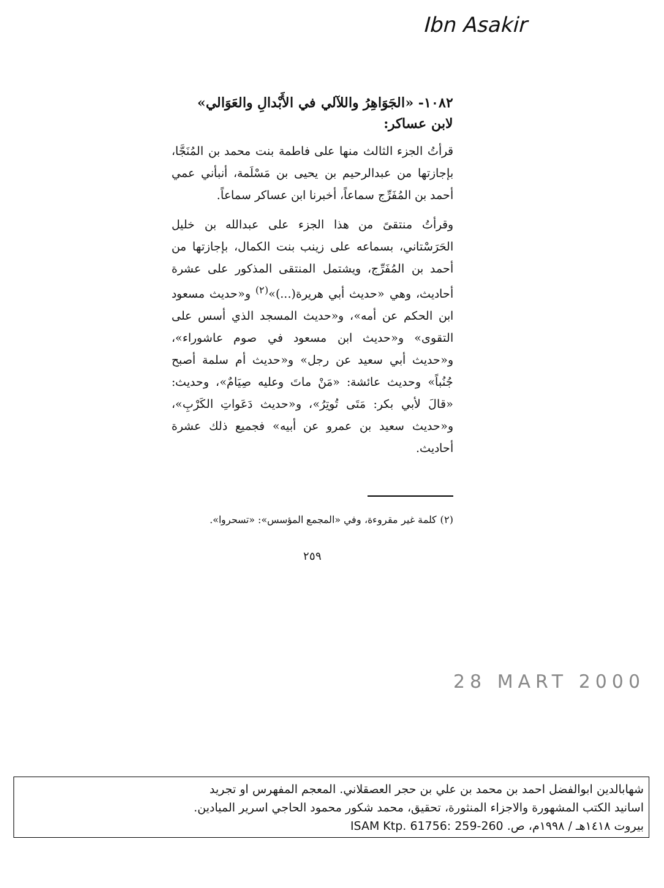Ibn Asakir
١٠٨٢- «الجَوَاهِرُ واللآلي في الأَبْدالِ والعَوَالي»
لابن عساكر:
قرأتُ الجزء الثالث منها على فاطمة بنت محمد بن المُنَجَّا، بإجازتها من عبدالرحيم بن يحيى بن مَسْلَمة، أنبأني عمي أحمد بن المُفَرِّج سماعاً، أخبرنا ابن عساكر سماعاً.
وقرأتُ منتقىً من هذا الجزء على عبدالله بن خليل الحَرَسْتاني، بسماعه على زينب بنت الكمال، بإجازتها من أحمد بن المُفَرِّج، ويشتمل المنتقى المذكور على عشرة أحاديث، وهي «حديث أبي هريرة(...)»<sup>(٢)</sup> و«حديث مسعود ابن الحكم عن أمه»، و«حديث المسجد الذي أسس على التقوى» و«حديث ابن مسعود في صوم عاشوراء»، و«حديث أبي سعيد عن رجل» و«حديث أم سلمة أصبح جُنُباً» وحديث عائشة: «مَنْ ماتَ وعليه صِيَامٌ»، وحديث: «قالَ لأبي بكر: مَتَى تُوتِرُ»، و«حديث دَعَواتِ الكَرْبِ»، و«حديث سعيد بن عمرو عن أبيه» فجميع ذلك عشرة أحاديث.
(٢) كلمة غير مقروءة، وفي «المجمع المؤسس»: «تسحروا».
٢٥٩
28 MART 2000
شهابالدين ابوالفضل احمد بن محمد بن علي بن حجر العصقلاني. المعجم المفهرس او تجريد
اسانيد الكتب المشهورة والاجزاء المنثورة، تحقيق، محمد شكور محمود الحاجي اسرير الميادين.
بيروت ١٤١٨هـ / ١٩٩٨م، ص. ISAM Ktp. 61756: 259-260